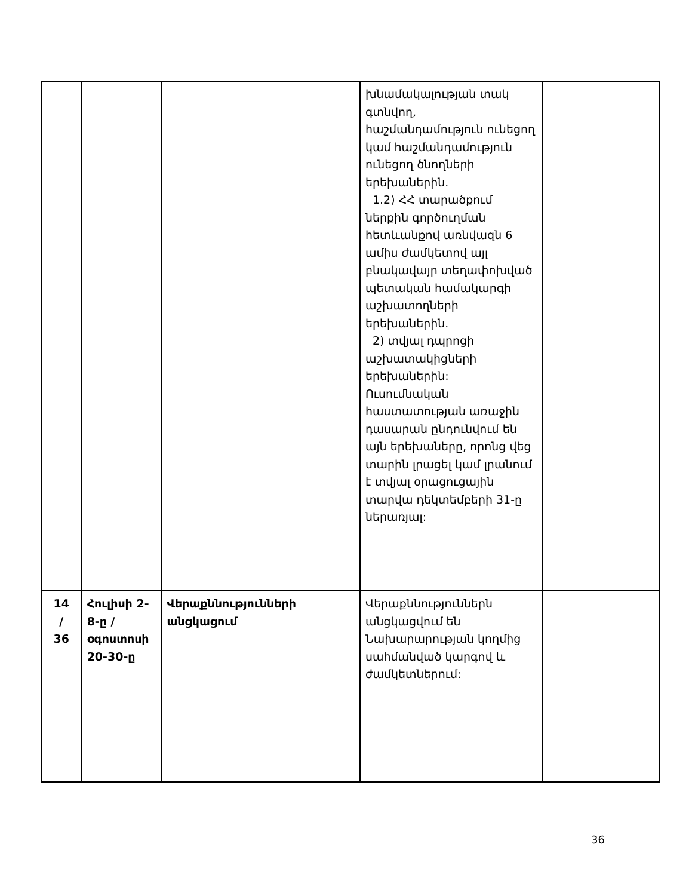| | | | խնամակալության տակ գտնվող, հաշմանդամություն ունեցող կամ հաշմանդամություն ունեցող ծնողների երեխաներին. 1.2) ՀՀ տարածքում ներքին գործուղման հետևանքով առնվազն 6 ամիս ժամկետով այլ բնակավայր տեղափոխված պետական համակարգի աշխատողների երեխաներին. 2) տվյալ դպրոցի աշխատակիցների երեխաներին: Ուսումնական հաստատության առաջին դասարան ընդունվում են այն երեխաները, որոնց վեց տարին լրացել կամ լրանում է տվյալ օրացուցային տարվա դեկտեմբերի 31-ը ներառյալ: | |
| 14 / 36 | Հուլիսի 2-8-ը / օգոստոսի 20-30-ը | Վերաքննությունների անցկացում | Վերաքննություններն անցկացվում են Նախարարության կողմից սահմանված կարգով և ժամկետներում: | |
36